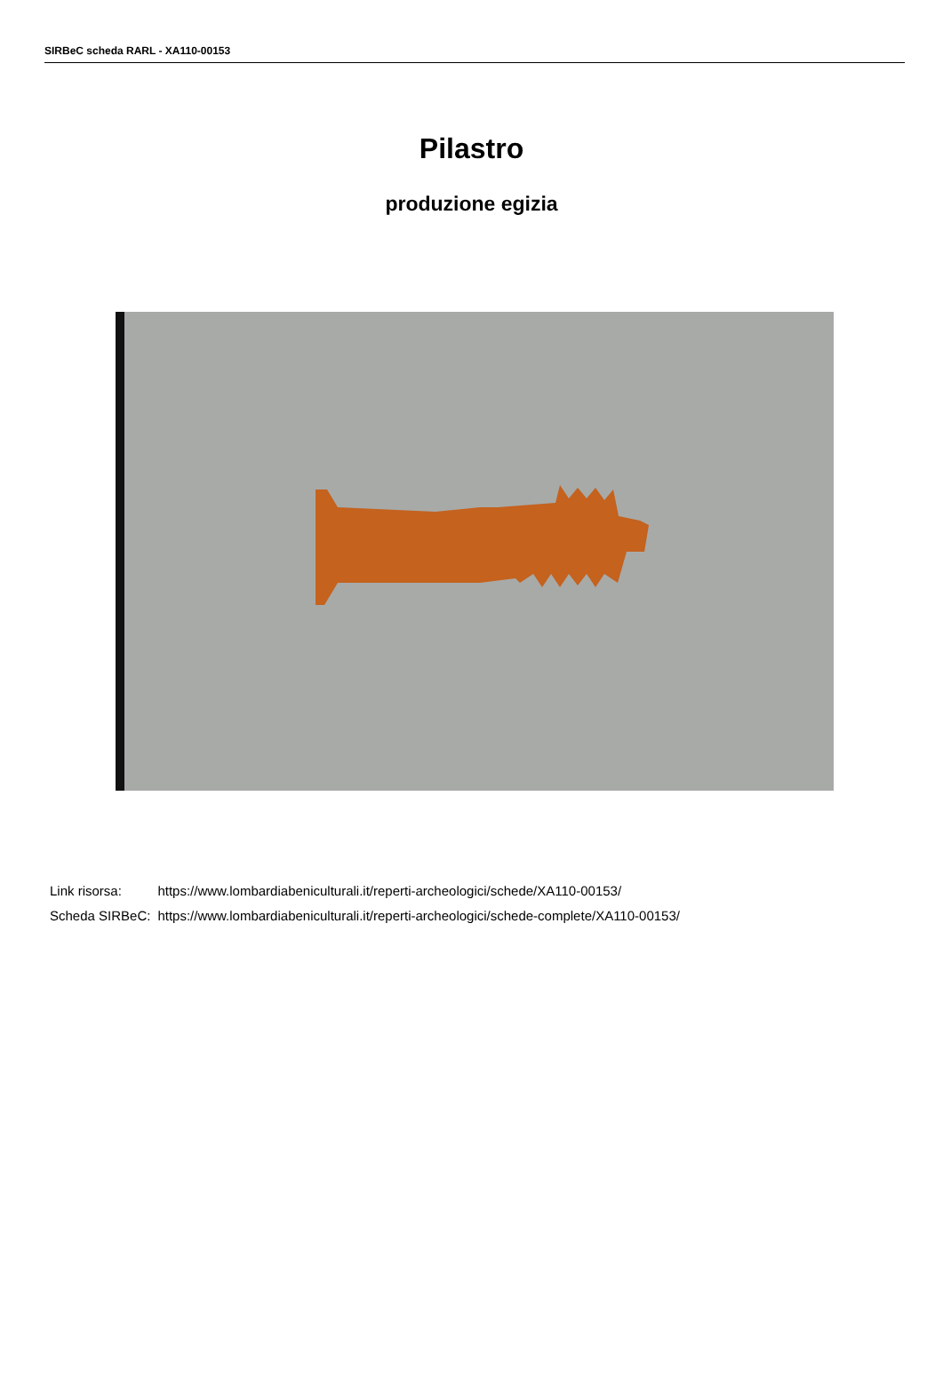SIRBeC scheda RARL - XA110-00153
Pilastro
produzione egizia
| Link risorsa: | https://www.lombardiabeniculturali.it/reperti-archeologici/schede/XA110-00153/ |
| Scheda SIRBeC: | https://www.lombardiabeniculturali.it/reperti-archeologici/schede-complete/XA110-00153/ |